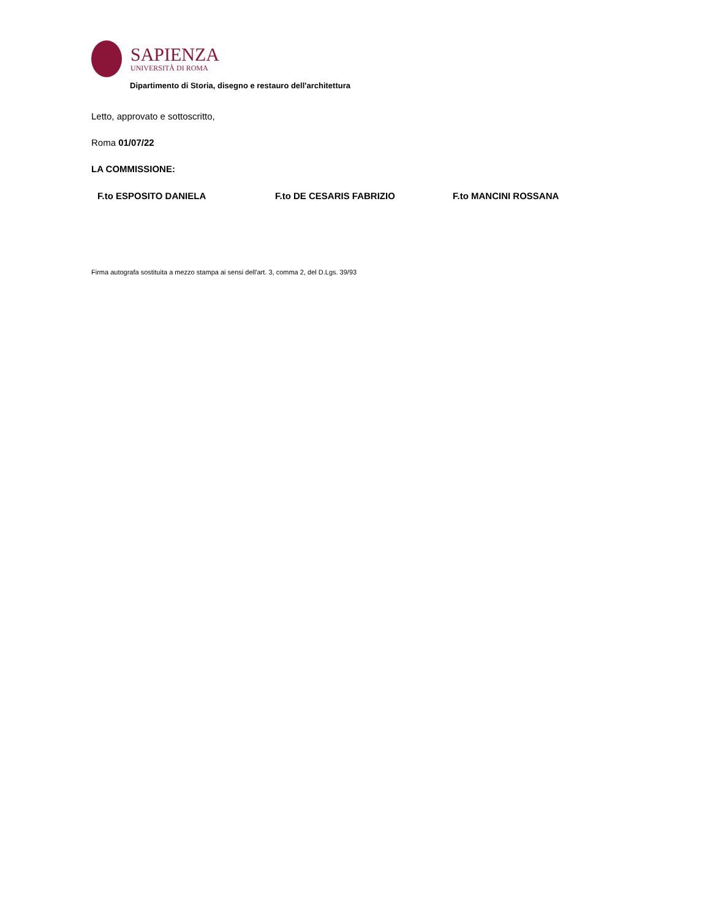SAPIENZA
UNIVERSITÀ DI ROMA
Dipartimento di Storia, disegno e restauro dell'architettura
Letto, approvato e sottoscritto,
Roma 01/07/22
LA COMMISSIONE:
F.to ESPOSITO DANIELA F.to DE CESARIS FABRIZIO F.to MANCINI ROSSANA
Firma autografa sostituita a mezzo stampa ai sensi dell'art. 3, comma 2, del D.Lgs. 39/93